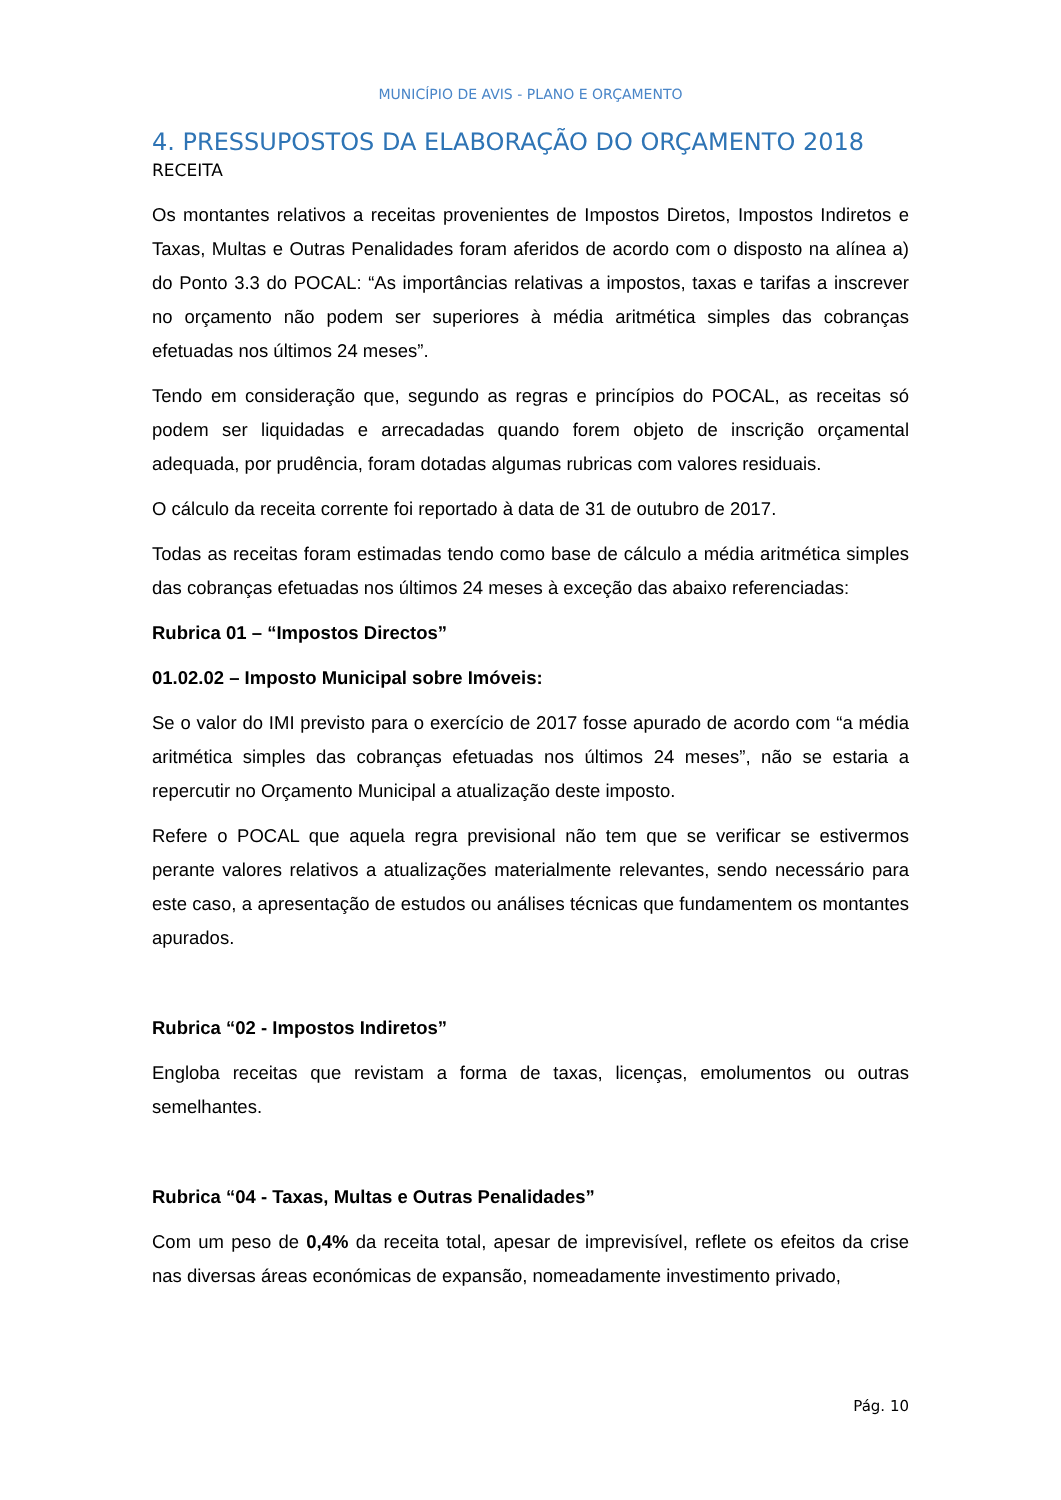MUNICÍPIO DE AVIS - PLANO E ORÇAMENTO
4. PRESSUPOSTOS DA ELABORAÇÃO DO ORÇAMENTO 2018
RECEITA
Os montantes relativos a receitas provenientes de Impostos Diretos, Impostos Indiretos e Taxas, Multas e Outras Penalidades foram aferidos de acordo com o disposto na alínea a) do Ponto 3.3 do POCAL: “As importâncias relativas a impostos, taxas e tarifas a inscrever no orçamento não podem ser superiores à média aritmética simples das cobranças efetuadas nos últimos 24 meses”.
Tendo em consideração que, segundo as regras e princípios do POCAL, as receitas só podem ser liquidadas e arrecadadas quando forem objeto de inscrição orçamental adequada, por prudência, foram dotadas algumas rubricas com valores residuais.
O cálculo da receita corrente foi reportado à data de 31 de outubro de 2017.
Todas as receitas foram estimadas tendo como base de cálculo a média aritmética simples das cobranças efetuadas nos últimos 24 meses à exceção das abaixo referenciadas:
Rubrica 01 – “Impostos Directos”
01.02.02 – Imposto Municipal sobre Imóveis:
Se o valor do IMI previsto para o exercício de 2017 fosse apurado de acordo com “a média aritmética simples das cobranças efetuadas nos últimos 24 meses”, não se estaria a repercutir no Orçamento Municipal a atualização deste imposto.
Refere o POCAL que aquela regra previsional não tem que se verificar se estivermos perante valores relativos a atualizações materialmente relevantes, sendo necessário para este caso, a apresentação de estudos ou análises técnicas que fundamentem os montantes apurados.
Rubrica “02 - Impostos Indiretos”
Engloba receitas que revistam a forma de taxas, licenças, emolumentos ou outras semelhantes.
Rubrica “04 - Taxas, Multas e Outras Penalidades”
Com um peso de 0,4% da receita total, apesar de imprevisível, reflete os efeitos da crise nas diversas áreas económicas de expansão, nomeadamente investimento privado,
Pág. 10